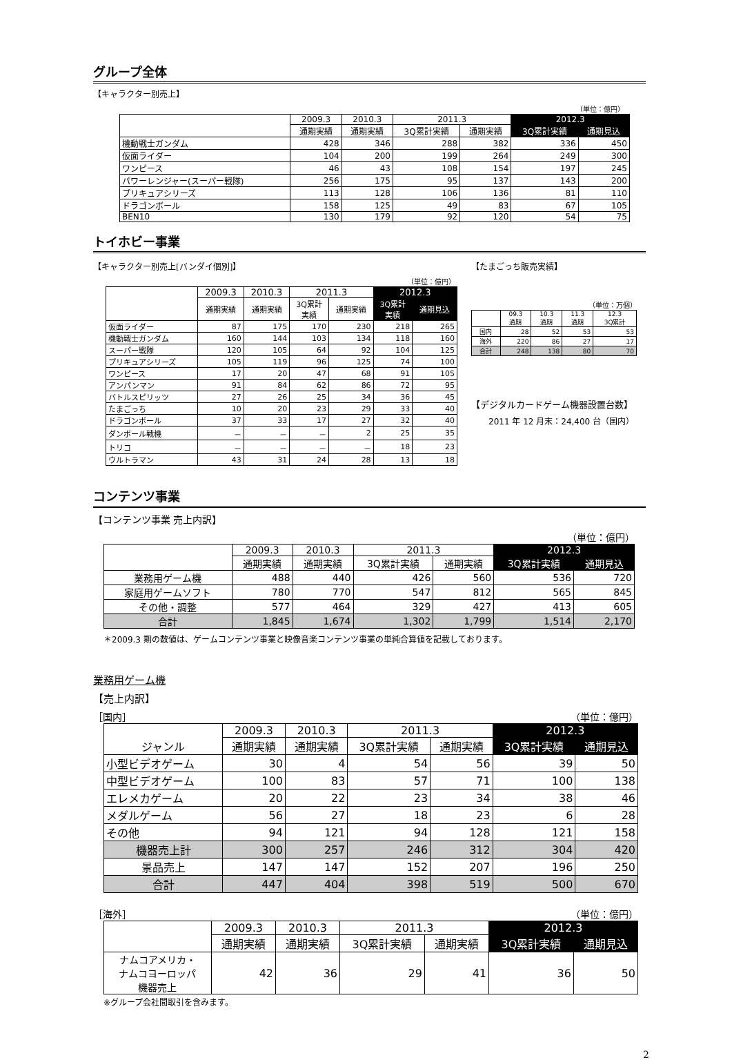グループ全体
【キャラクター別売上】
（単位：億円）
| | 2009.3 | 2010.3 | 2011.3 | | 2012.3 | |
| --- | --- | --- | --- | --- | --- | --- |
| | 通期実績 | 通期実績 | 3Q累計実績 | 通期実績 | 3Q累計実績 | 通期見込 |
| 機動戦士ガンダム | 428 | 346 | 288 | 382 | 336 | 450 |
| 仮面ライダー | 104 | 200 | 199 | 264 | 249 | 300 |
| ワンピース | 46 | 43 | 108 | 154 | 197 | 245 |
| パワーレンジャー(スーパー戦隊) | 256 | 175 | 95 | 137 | 143 | 200 |
| プリキュアシリーズ | 113 | 128 | 106 | 136 | 81 | 110 |
| ドラゴンボール | 158 | 125 | 49 | 83 | 67 | 105 |
| BEN10 | 130 | 179 | 92 | 120 | 54 | 75 |
トイホビー事業
【キャラクター別売上[バンダイ個別]】
（単位：億円）
| | 2009.3 | 2010.3 | 2011.3 | | 2012.3 | |
| --- | --- | --- | --- | --- | --- | --- |
| | 通期実績 | 通期実績 | 3Q累計 実績 | 通期実績 | 3Q累計 実績 | 通期見込 |
| 仮面ライダー | 87 | 175 | 170 | 230 | 218 | 265 |
| 機動戦士ガンダム | 160 | 144 | 103 | 134 | 118 | 160 |
| スーパー戦隊 | 120 | 105 | 64 | 92 | 104 | 125 |
| プリキュアシリーズ | 105 | 119 | 96 | 125 | 74 | 100 |
| ワンピース | 17 | 20 | 47 | 68 | 91 | 105 |
| アンパンマン | 91 | 84 | 62 | 86 | 72 | 95 |
| バトルスピリッツ | 27 | 26 | 25 | 34 | 36 | 45 |
| たまごっち | 10 | 20 | 23 | 29 | 33 | 40 |
| ドラゴンボール | 37 | 33 | 17 | 27 | 32 | 40 |
| ダンボール戦機 | － | － | － | 2 | 25 | 35 |
| トリコ | － | － | － | － | 18 | 23 |
| ウルトラマン | 43 | 31 | 24 | 28 | 13 | 18 |
【たまごっち販売実績】
（単位：万個）
| | 09.3 通期 | 10.3 通期 | 11.3 通期 | 12.3 3Q累計 |
| --- | --- | --- | --- | --- |
| 国内 | 28 | 52 | 53 | 53 |
| 海外 | 220 | 86 | 27 | 17 |
| 合計 | 248 | 138 | 80 | 70 |
【デジタルカードゲーム機器設置台数】
2011 年 12 月末：24,400 台（国内）
コンテンツ事業
【コンテンツ事業 売上内訳】
（単位：億円）
| | 2009.3 | 2010.3 | 2011.3 | | 2012.3 | |
| --- | --- | --- | --- | --- | --- | --- |
| | 通期実績 | 通期実績 | 3Q累計実績 | 通期実績 | 3Q累計実績 | 通期見込 |
| 業務用ゲーム機 | 488 | 440 | 426 | 560 | 536 | 720 |
| 家庭用ゲームソフト | 780 | 770 | 547 | 812 | 565 | 845 |
| その他・調整 | 577 | 464 | 329 | 427 | 413 | 605 |
| 合計 | 1,845 | 1,674 | 1,302 | 1,799 | 1,514 | 2,170 |
＊2009.3 期の数値は、ゲームコンテンツ事業と映像音楽コンテンツ事業の単純合算値を記載しております。
業務用ゲーム機
【売上内訳】
［国内］ （単位：億円）
| ジャンル | 2009.3 | 2010.3 | 2011.3 | | 2012.3 | |
| --- | --- | --- | --- | --- | --- | --- |
| | 通期実績 | 通期実績 | 3Q累計実績 | 通期実績 | 3Q累計実績 | 通期見込 |
| 小型ビデオゲーム | 30 | 4 | 54 | 56 | 39 | 50 |
| 中型ビデオゲーム | 100 | 83 | 57 | 71 | 100 | 138 |
| エレメカゲーム | 20 | 22 | 23 | 34 | 38 | 46 |
| メダルゲーム | 56 | 27 | 18 | 23 | 6 | 28 |
| その他 | 94 | 121 | 94 | 128 | 121 | 158 |
| 機器売上計 | 300 | 257 | 246 | 312 | 304 | 420 |
| 景品売上 | 147 | 147 | 152 | 207 | 196 | 250 |
| 合計 | 447 | 404 | 398 | 519 | 500 | 670 |
［海外］ （単位：億円）
| | 2009.3 | 2010.3 | 2011.3 | | 2012.3 | |
| --- | --- | --- | --- | --- | --- | --- |
| | 通期実績 | 通期実績 | 3Q累計実績 | 通期実績 | 3Q累計実績 | 通期見込 |
| ナムコアメリカ・ ナムコヨーロッパ 機器売上 | 42 | 36 | 29 | 41 | 36 | 50 |
※グループ会社間取引を含みます。
2